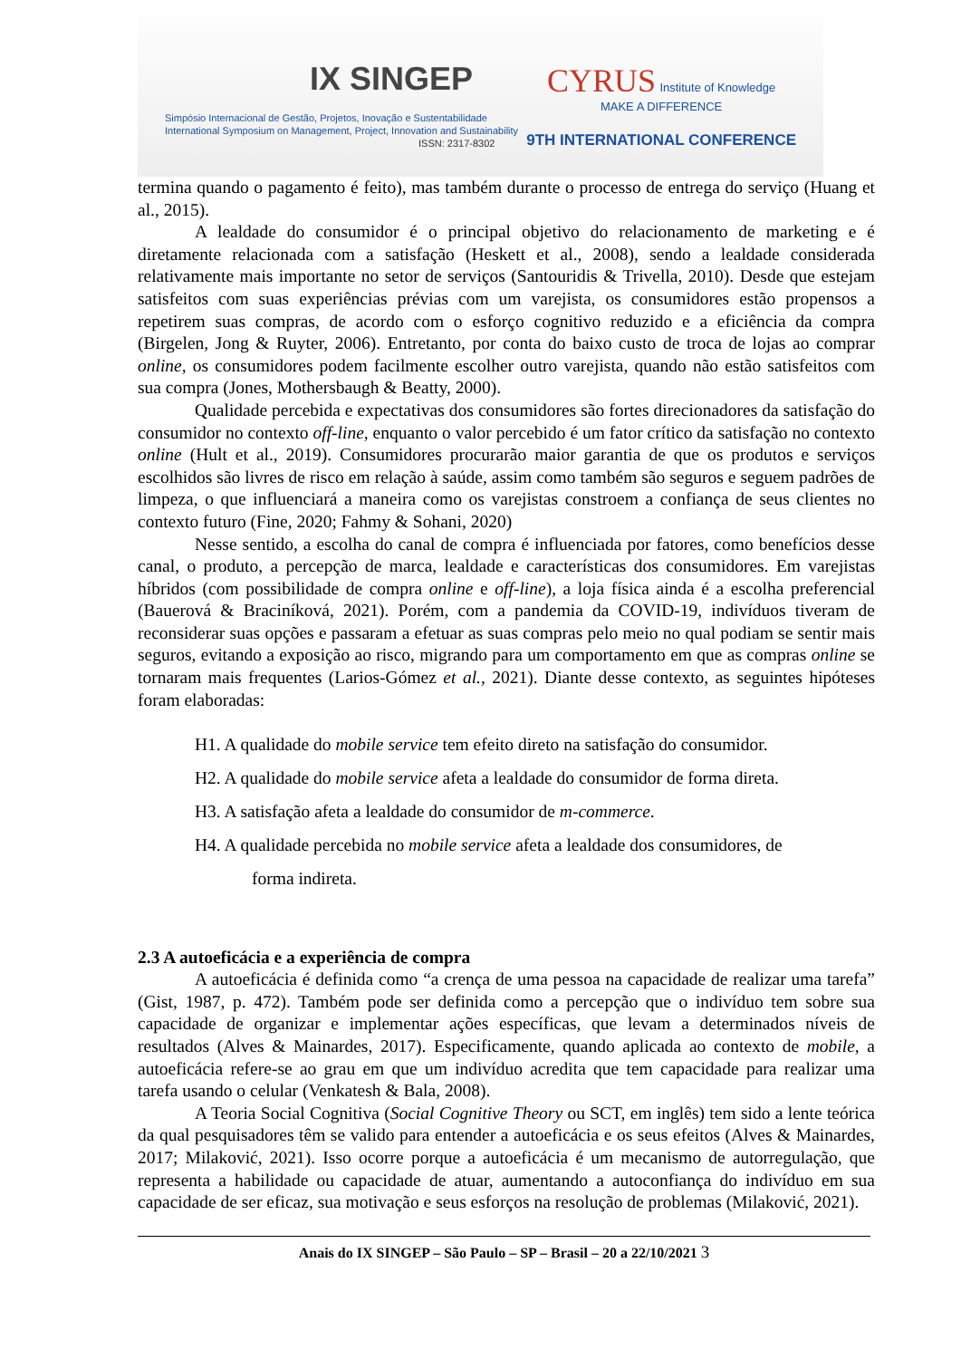IX SINGEP
Simpósio Internacional de Gestão, Projetos, Inovação e Sustentabilidade
International Symposium on Management, Project, Innovation and Sustainability
ISSN: 2317-8302
CYRUS Institute of Knowledge
MAKE A DIFFERENCE
9TH INTERNATIONAL CONFERENCE
termina quando o pagamento é feito), mas também durante o processo de entrega do serviço (Huang et al., 2015).
A lealdade do consumidor é o principal objetivo do relacionamento de marketing e é diretamente relacionada com a satisfação (Heskett et al., 2008), sendo a lealdade considerada relativamente mais importante no setor de serviços (Santouridis & Trivella, 2010). Desde que estejam satisfeitos com suas experiências prévias com um varejista, os consumidores estão propensos a repetirem suas compras, de acordo com o esforço cognitivo reduzido e a eficiência da compra (Birgelen, Jong & Ruyter, 2006). Entretanto, por conta do baixo custo de troca de lojas ao comprar online, os consumidores podem facilmente escolher outro varejista, quando não estão satisfeitos com sua compra (Jones, Mothersbaugh & Beatty, 2000).
Qualidade percebida e expectativas dos consumidores são fortes direcionadores da satisfação do consumidor no contexto off-line, enquanto o valor percebido é um fator crítico da satisfação no contexto online (Hult et al., 2019). Consumidores procurarão maior garantia de que os produtos e serviços escolhidos são livres de risco em relação à saúde, assim como também são seguros e seguem padrões de limpeza, o que influenciará a maneira como os varejistas constroem a confiança de seus clientes no contexto futuro (Fine, 2020; Fahmy & Sohani, 2020)
Nesse sentido, a escolha do canal de compra é influenciada por fatores, como benefícios desse canal, o produto, a percepção de marca, lealdade e características dos consumidores. Em varejistas híbridos (com possibilidade de compra online e off-line), a loja física ainda é a escolha preferencial (Bauerová & Braciníková, 2021). Porém, com a pandemia da COVID-19, indivíduos tiveram de reconsiderar suas opções e passaram a efetuar as suas compras pelo meio no qual podiam se sentir mais seguros, evitando a exposição ao risco, migrando para um comportamento em que as compras online se tornaram mais frequentes (Larios-Gómez et al., 2021). Diante desse contexto, as seguintes hipóteses foram elaboradas:
H1. A qualidade do mobile service tem efeito direto na satisfação do consumidor.
H2. A qualidade do mobile service afeta a lealdade do consumidor de forma direta.
H3. A satisfação afeta a lealdade do consumidor de m-commerce.
H4. A qualidade percebida no mobile service afeta a lealdade dos consumidores, de
forma indireta.
2.3 A autoeficácia e a experiência de compra
A autoeficácia é definida como “a crença de uma pessoa na capacidade de realizar uma tarefa” (Gist, 1987, p. 472). Também pode ser definida como a percepção que o indivíduo tem sobre sua capacidade de organizar e implementar ações específicas, que levam a determinados níveis de resultados (Alves & Mainardes, 2017). Especificamente, quando aplicada ao contexto de mobile, a autoeficácia refere-se ao grau em que um indivíduo acredita que tem capacidade para realizar uma tarefa usando o celular (Venkatesh & Bala, 2008).
A Teoria Social Cognitiva (Social Cognitive Theory ou SCT, em inglês) tem sido a lente teórica da qual pesquisadores têm se valido para entender a autoeficácia e os seus efeitos (Alves & Mainardes, 2017; Milaković, 2021). Isso ocorre porque a autoeficácia é um mecanismo de autorregulação, que representa a habilidade ou capacidade de atuar, aumentando a autoconfiança do indivíduo em sua capacidade de ser eficaz, sua motivação e seus esforços na resolução de problemas (Milaković, 2021).
Anais do IX SINGEP – São Paulo – SP – Brasil – 20 a 22/10/2021 3